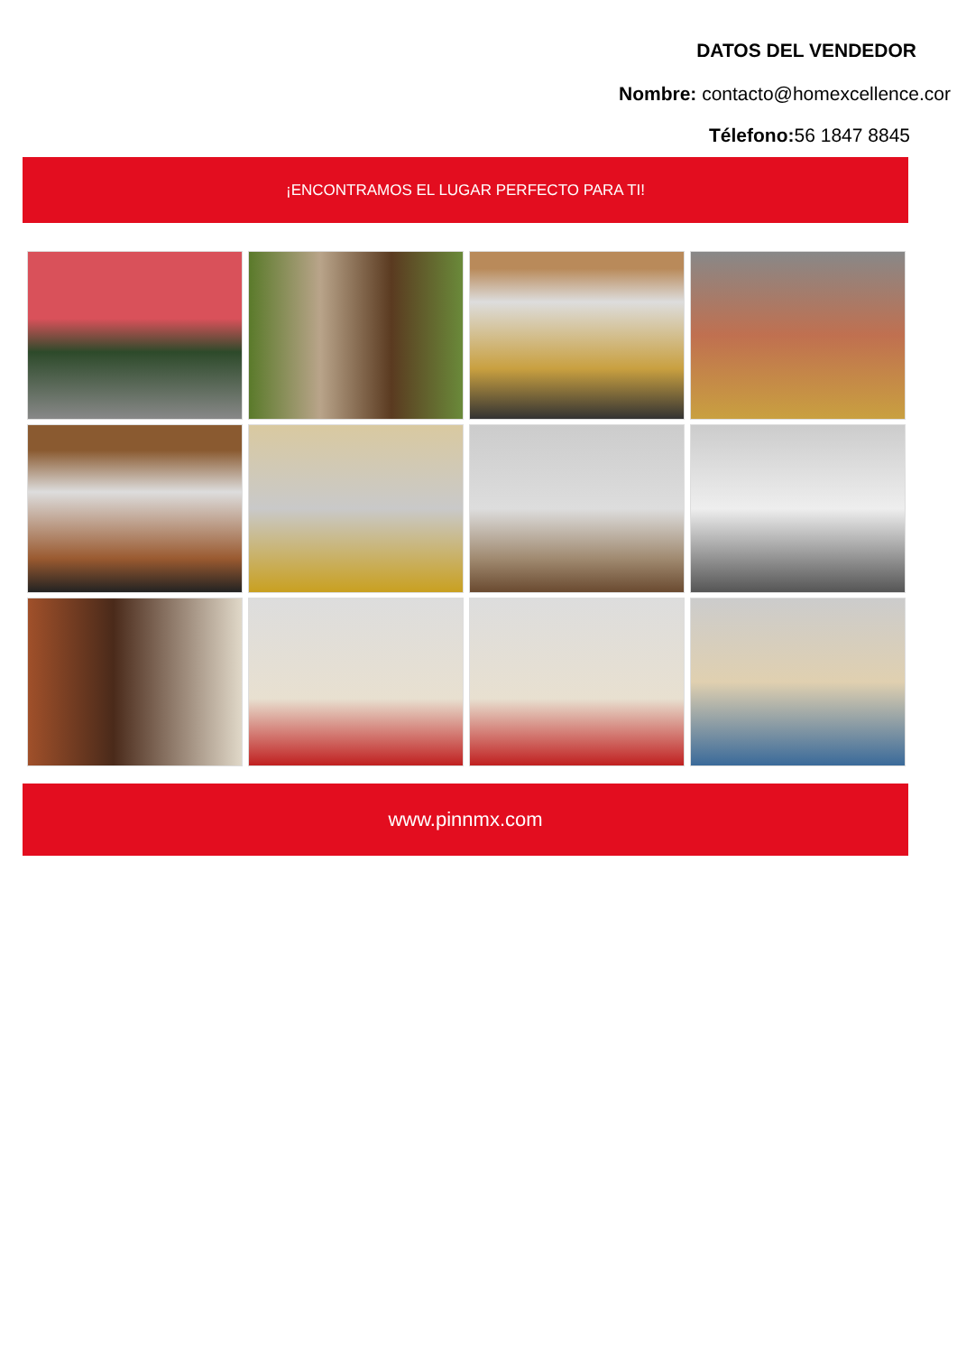DATOS DEL VENDEDOR
Nombre: contacto@homexcellence.cor
Télefono: 56 1847 8845
¡ENCONTRAMOS EL LUGAR PERFECTO PARA TI!
www.pinnmx.com